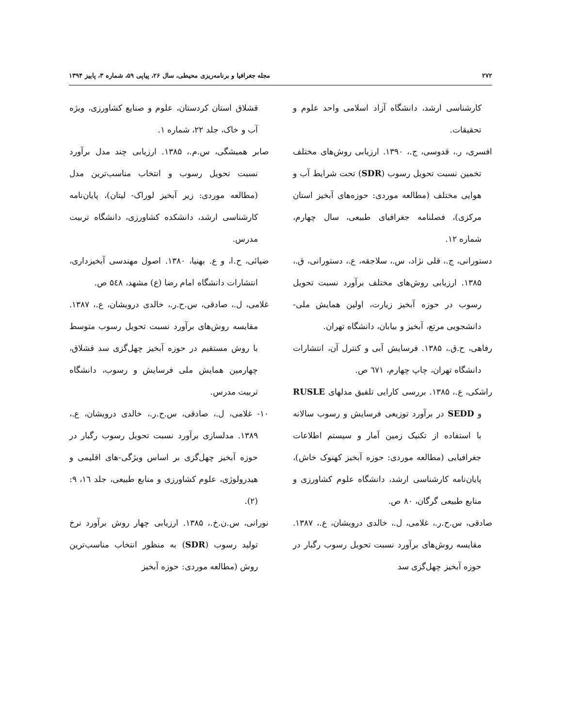۲۷۲ مجله جغرافیا و برنامه‌ریزی محیطی، سال ۲۶، پیاپی ۵۹، شماره ۳، پاییز ۱۳۹۴
کارشناسی ارشد، دانشگاه آزاد اسلامی واحد علوم و تحقیقات.
افسری، ر.، قدوسی، ج.، ۱۳۹۰. ارزیابی روش‌های مختلف تخمین نسبت تحویل رسوب (SDR) تحت شرایط آب و هوایی مختلف (مطالعه موردی: حوزه‌های آبخیز استان مرکزی)، فصلنامه جغرافیای طبیعی، سال چهارم، شماره ۱۲.
دستورانی، ج.، قلی نژاد، س.، سلاجقه، ع.، دستورانی، ق.، ۱۳۸۵. ارزیابی روش‌های مختلف برآورد نسبت تحویل رسوب در حوزه آبخیز زیارت، اولین همایش ملی- دانشجویی مرتع، آبخیز و بیابان، دانشگاه تهران.
رفاهی، ح.ق.، ۱۳۸۵. فرسایش آبی و کنترل آن، انتشارات دانشگاه تهران، چاپ چهارم، ٦٧١ ص.
راشکی، ع.، ۱۳۸۵. بررسی کارایی تلفیق مدلهای RUSLE و SEDD در برآورد توزیعی فرسایش و رسوب سالانه با استفاده از تکنیک زمین آمار و سیستم اطلاعات جغرافیایی (مطالعه موردی: حوزه آبخیز کهنوک خاش)، پایان‌نامه کارشناسی ارشد، دانشگاه علوم کشاورزی و منابع طبیعی گرگان، ۸۰ ص.
صادقی، س.ح.ر.، غلامی، ل.، خالدی درویشان، ع.، ۱۳۸۷. مقایسه روش‌های برآورد نسبت تحویل رسوب رگبار در حوزه آبخیز چهل‌گزی سد
قشلاق استان کردستان، علوم و صنایع کشاورزی، ویژه آب و خاک، جلد ۲۲، شماره ۱.
صابر همیشگی، س.م.، ۱۳۸۵. ارزیابی چند مدل برآورد نسبت تحویل رسوب و انتخاب مناسب‌ترین مدل (مطالعه موردی: زیر آبخیز لوراک- لیتان)، پایان‌نامه کارشناسی ارشد، دانشکده کشاورزی، دانشگاه تربیت مدرس.
ضیائی، ح.ا، و ع. بهنیا، ۱۳۸۰. اصول مهندسی آبخیزداری، انتشارات دانشگاه امام رضا (ع) مشهد، ۵٤۸ ص.
غلامی، ل.، صادقی، س.ح.ر.، خالدی درویشان، ع.، ۱۳۸۷. مقایسه روش‌های برآورد نسبت تحویل رسوب متوسط با روش مستقیم در حوزه آبخیز چهل‌گزی سد قشلاق، چهارمین همایش ملی فرسایش و رسوب، دانشگاه تربیت مدرس.
۱۰- غلامی، ل.، صادقی، س.ح.ر.، خالدی درویشان، ع.، ۱۳۸۹. مدلسازی برآورد نسبت تحویل رسوب رگبار در حوزه آبخیز چهل‌گزی بر اساس ویژگی-های اقلیمی و هیدرولوژی، علوم کشاورزی و منابع طبیعی، جلد ۱٦، ۹:(۲).
نورانی، س.ن.خ.، ۱۳۸۵. ارزیابی چهار روش برآورد نرخ تولید رسوب (SDR) به منظور انتخاب مناسب‌ترین روش (مطالعه موردی: حوزه آبخیز